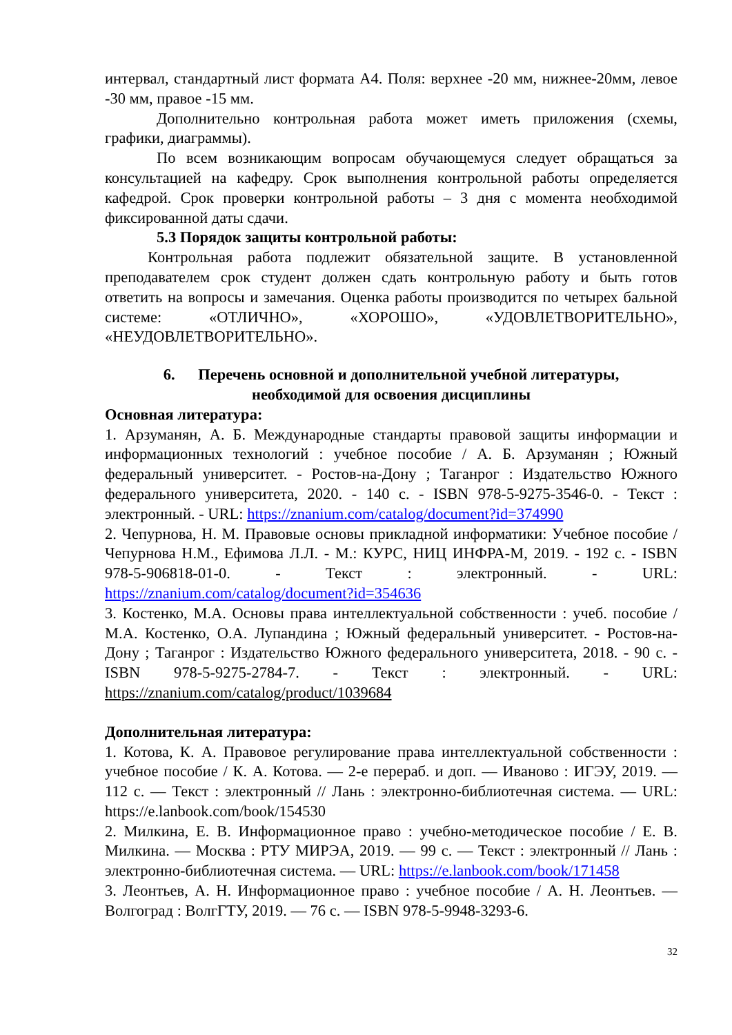интервал, стандартный лист формата А4. Поля: верхнее -20 мм, нижнее-20мм, левое -30 мм, правое -15 мм.
Дополнительно контрольная работа может иметь приложения (схемы, графики, диаграммы).
По всем возникающим вопросам обучающемуся следует обращаться за консультацией на кафедру. Срок выполнения контрольной работы определяется кафедрой. Срок проверки контрольной работы – 3 дня с момента необходимой фиксированной даты сдачи.
5.3 Порядок защиты контрольной работы:
Контрольная работа подлежит обязательной защите. В установленной преподавателем срок студент должен сдать контрольную работу и быть готов ответить на вопросы и замечания. Оценка работы производится по четырех бальной системе: «ОТЛИЧНО», «ХОРОШО», «УДОВЛЕТВОРИТЕЛЬНО», «НЕУДОВЛЕТВОРИТЕЛЬНО».
6. Перечень основной и дополнительной учебной литературы,
необходимой для освоения дисциплины
Основная литература:
1. Арзуманян, А. Б. Международные стандарты правовой защиты информации и информационных технологий : учебное пособие / А. Б. Арзуманян ; Южный федеральный университет. - Ростов-на-Дону ; Таганрог : Издательство Южного федерального университета, 2020. - 140 с. - ISBN 978-5-9275-3546-0. - Текст : электронный. - URL: https://znanium.com/catalog/document?id=374990
2. Чепурнова, Н. М. Правовые основы прикладной информатики: Учебное пособие / Чепурнова Н.М., Ефимова Л.Л. - М.: КУРС, НИЦ ИНФРА-М, 2019. - 192 с. - ISBN 978-5-906818-01-0. - Текст : электронный. - URL: https://znanium.com/catalog/document?id=354636
3. Костенко, М.А. Основы права интеллектуальной собственности : учеб. пособие / М.А. Костенко, О.А. Лупандина ; Южный федеральный университет. - Ростов-на-Дону ; Таганрог : Издательство Южного федерального университета, 2018. - 90 с. - ISBN 978-5-9275-2784-7. - Текст : электронный. - URL: https://znanium.com/catalog/product/1039684
Дополнительная литература:
1. Котова, К. А. Правовое регулирование права интеллектуальной собственности : учебное пособие / К. А. Котова. — 2-е перераб. и доп. — Иваново : ИГЭУ, 2019. — 112 с. — Текст : электронный // Лань : электронно-библиотечная система. — URL: https://e.lanbook.com/book/154530
2. Милкина, Е. В. Информационное право : учебно-методическое пособие / Е. В. Милкина. — Москва : РТУ МИРЭА, 2019. — 99 с. — Текст : электронный // Лань : электронно-библиотечная система. — URL: https://e.lanbook.com/book/171458
3. Леонтьев, А. Н. Информационное право : учебное пособие / А. Н. Леонтьев. — Волгоград : ВолгГТУ, 2019. — 76 с. — ISBN 978-5-9948-3293-6.
32